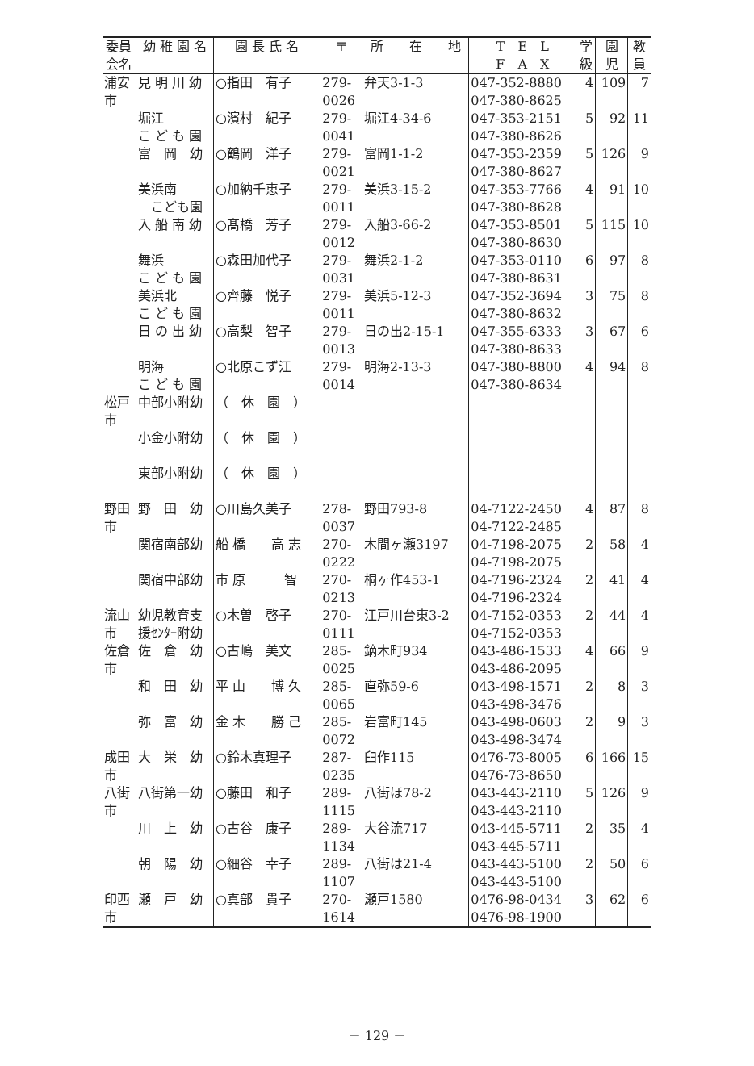| 委員 会名 | 幼 稚 園 名 | 園 長 氏 名 | 〒 | 所 在 地 | T E L F A X | 学 級 | 園 児 | 教 員 |
| --- | --- | --- | --- | --- | --- | --- | --- | --- |
| 浦安 市 | 見 明 川 幼 | ○指田 有子 | 279- 0026 | 弁天3-1-3 | 047-352-8880 047-380-8625 | 4 | 109 | 7 |
| | 堀江 こ ど も 園 | ○濱村 紀子 | 279- 0041 | 堀江4-34-6 | 047-353-2151 047-380-8626 | 5 | 92 | 11 |
| | 富 岡 幼 | ○鶴岡 洋子 | 279- 0021 | 富岡1-1-2 | 047-353-2359 047-380-8627 | 5 | 126 | 9 |
| | 美浜南 こども園 | ○加納千恵子 | 279- 0011 | 美浜3-15-2 | 047-353-7766 047-380-8628 | 4 | 91 | 10 |
| | 入 船 南 幼 | ○髙橋 芳子 | 279- 0012 | 入船3-66-2 | 047-353-8501 047-380-8630 | 5 | 115 | 10 |
| | 舞浜 こ ど も 園 | ○森田加代子 | 279- 0031 | 舞浜2-1-2 | 047-353-0110 047-380-8631 | 6 | 97 | 8 |
| | 美浜北 こ ど も 園 | ○齊藤 悦子 | 279- 0011 | 美浜5-12-3 | 047-352-3694 047-380-8632 | 3 | 75 | 8 |
| | 日 の 出 幼 | ○高梨 智子 | 279- 0013 | 日の出2-15-1 | 047-355-6333 047-380-8633 | 3 | 67 | 6 |
| | 明海 こ ど も 園 | ○北原こず江 | 279- 0014 | 明海2-13-3 | 047-380-8800 047-380-8634 | 4 | 94 | 8 |
| 松戸 市 | 中部小附幼 | （ 休 園 ） | | | | | | |
| | 小金小附幼 | （ 休 園 ） | | | | | | |
| | 東部小附幼 | （ 休 園 ） | | | | | | |
| 野田 市 | 野 田 幼 | ○川島久美子 | 278- 0037 | 野田793-8 | 04-7122-2450 04-7122-2485 | 4 | 87 | 8 |
| | 関宿南部幼 | 船 橋 高 志 | 270- 0222 | 木間ヶ瀬3197 | 04-7198-2075 04-7198-2075 | 2 | 58 | 4 |
| | 関宿中部幼 | 市 原 智 | 270- 0213 | 桐ヶ作453-1 | 04-7196-2324 04-7196-2324 | 2 | 41 | 4 |
| 流山 市 | 幼児教育支 援ｾﾝﾀｰ附幼 | ○木曽 啓子 | 270- 0111 | 江戸川台東3-2 | 04-7152-0353 04-7152-0353 | 2 | 44 | 4 |
| 佐倉 市 | 佐 倉 幼 | ○古嶋 美文 | 285- 0025 | 鏑木町934 | 043-486-1533 043-486-2095 | 4 | 66 | 9 |
| | 和 田 幼 | 平 山 博 久 | 285- 0065 | 直弥59-6 | 043-498-1571 043-498-3476 | 2 | 8 | 3 |
| | 弥 富 幼 | 金 木 勝 己 | 285- 0072 | 岩富町145 | 043-498-0603 043-498-3474 | 2 | 9 | 3 |
| 成田 市 | 大 栄 幼 | ○鈴木真理子 | 287- 0235 | 臼作115 | 0476-73-8005 0476-73-8650 | 6 | 166 | 15 |
| 八街 市 | 八街第一幼 | ○藤田 和子 | 289- 1115 | 八街ほ78-2 | 043-443-2110 043-443-2110 | 5 | 126 | 9 |
| | 川 上 幼 | ○古谷 康子 | 289- 1134 | 大谷流717 | 043-445-5711 043-445-5711 | 2 | 35 | 4 |
| | 朝 陽 幼 | ○細谷 幸子 | 289- 1107 | 八街は21-4 | 043-443-5100 043-443-5100 | 2 | 50 | 6 |
| 印西 市 | 瀬 戸 幼 | ○真部 貴子 | 270- 1614 | 瀬戸1580 | 0476-98-0434 0476-98-1900 | 3 | 62 | 6 |
－ 129 －